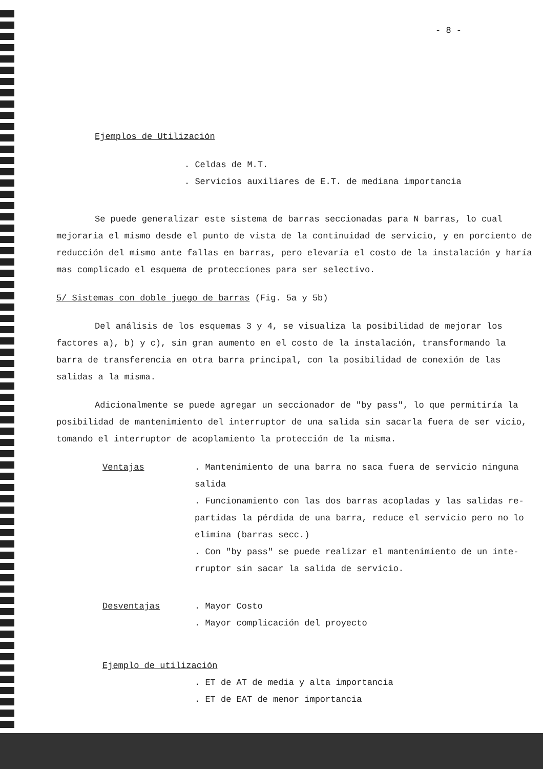- 8 -
Ejemplos de Utilización
. Celdas de M.T.
. Servicios auxiliares de E.T. de mediana importancia
Se puede generalizar este sistema de barras seccionadas para N barras, lo cual mejoraria el mismo desde el punto de vista de la continuidad de servicio, y en porciento de reducción del mismo ante fallas en barras, pero elevaría el costo de la instalación y haría mas complicado el esquema de protecciones para ser selectivo.
5/ Sistemas con doble juego de barras (Fig. 5a y 5b)
Del análisis de los esquemas 3 y 4, se visualiza la posibilidad de mejorar los factores a), b) y c), sin gran aumento en el costo de la instalación, transformando la barra de transferencia en otra barra principal, con la posibilidad de conexión de las salidas a la misma.
Adicionalmente se puede agregar un seccionador de "by pass", lo que permitiría la posibilidad de mantenimiento del interruptor de una salida sin sacarla fuera de ser vicio, tomando el interruptor de acoplamiento la protección de la misma.
Ventajas . Mantenimiento de una barra no saca fuera de servicio ninguna salida
. Funcionamiento con las dos barras acopladas y las salidas re-partidas la pérdida de una barra, reduce el servicio pero no lo elimina (barras secc.)
. Con "by pass" se puede realizar el mantenimiento de un inte-rruptor sin sacar la salida de servicio.
Desventajas . Mayor Costo
. Mayor complicación del proyecto
Ejemplo de utilización
. ET de AT de media y alta importancia
. ET de EAT de menor importancia